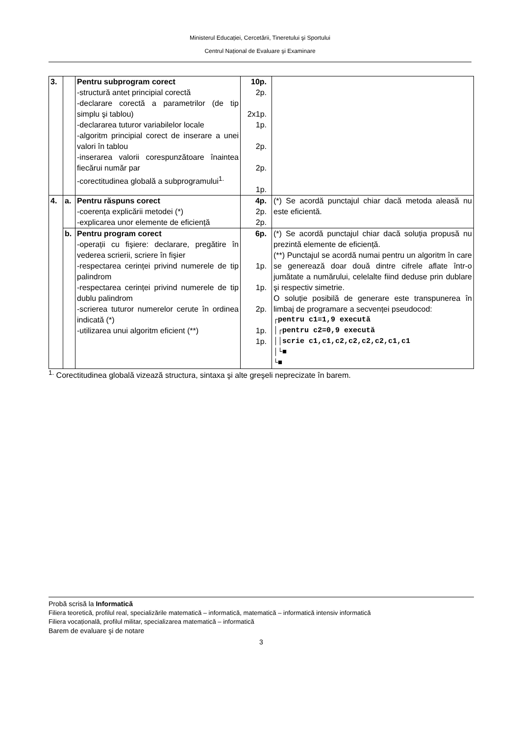Ministerul Educației, Cercetării, Tineretului şi Sportului
Centrul Național de Evaluare şi Examinare
| 3. | | Pentru subprogram corect -structură antet principial corectă -declarare corectă a parametrilor (de tip simplu şi tablou) -declararea tuturor variabilelor locale -algoritm principial corect de inserare a unei valori în tablou -inserarea valorii corespunzătoare înaintea fiecărui număr par -corectitudinea globală a subprogramului<sup>1.</sup> | 10p. 2p. 2x1p. 1p. 2p. 2p. 1p. | |
| 4. | a. | Pentru răspuns corect -coerența explicării metodei (*) -explicarea unor elemente de eficiență | 4p. 2p. 2p. | (*) Se acordă punctajul chiar dacă metoda aleasă nu este eficientă. |
| | b. | Pentru program corect -operații cu fişiere: declarare, pregătire în vederea scrierii, scriere în fişier -respectarea cerinței privind numerele de tip palindrom -respectarea cerinței privind numerele de tip dublu palindrom -scrierea tuturor numerelor cerute în ordinea indicată (*) -utilizarea unui algoritm eficient (**) | 6p. 1p. 1p. 2p. 1p. 1p. | (*) Se acordă punctajul chiar dacă soluția propusă nu prezintă elemente de eficiență. (**) Punctajul se acordă numai pentru un algoritm în care se generează doar două dintre cifrele aflate într-o jumătate a numărului, celelalte fiind deduse prin dublare şi respectiv simetrie. O soluție posibilă de generare este transpunerea în limbaj de programare a secvenței pseudocod: ┌pentru c1=1,9 execută │┌pentru c2=0,9 execută ││scrie c1,c1,c2,c2,c2,c2,c1,c1 │└■ └■ |
<sup>1.</sup> Corectitudinea globală vizează structura, sintaxa şi alte greşeli neprecizate în barem.
Probă scrisă la Informatică
Filiera teoretică, profilul real, specializările matematică – informatică, matematică – informatică intensiv informatică
Filiera vocațională, profilul militar, specializarea matematică – informatică
Barem de evaluare şi de notare
3